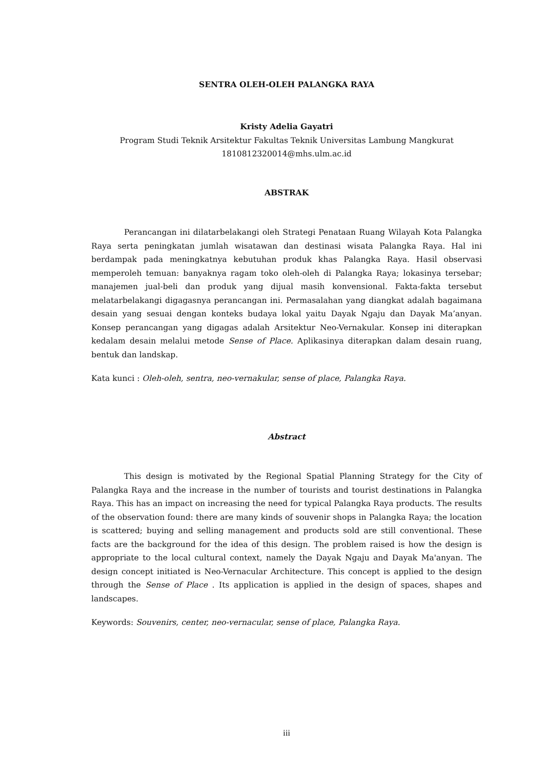SENTRA OLEH-OLEH PALANGKA RAYA
Kristy Adelia Gayatri
Program Studi Teknik Arsitektur Fakultas Teknik Universitas Lambung Mangkurat
1810812320014@mhs.ulm.ac.id
ABSTRAK
Perancangan ini dilatarbelakangi oleh Strategi Penataan Ruang Wilayah Kota Palangka Raya serta peningkatan jumlah wisatawan dan destinasi wisata Palangka Raya. Hal ini berdampak pada meningkatnya kebutuhan produk khas Palangka Raya. Hasil observasi memperoleh temuan: banyaknya ragam toko oleh-oleh di Palangka Raya; lokasinya tersebar; manajemen jual-beli dan produk yang dijual masih konvensional. Fakta-fakta tersebut melatarbelakangi digagasnya perancangan ini. Permasalahan yang diangkat adalah bagaimana desain yang sesuai dengan konteks budaya lokal yaitu Dayak Ngaju dan Dayak Ma’anyan. Konsep perancangan yang digagas adalah Arsitektur Neo-Vernakular. Konsep ini diterapkan kedalam desain melalui metode Sense of Place. Aplikasinya diterapkan dalam desain ruang, bentuk dan landskap.
Kata kunci : Oleh-oleh, sentra, neo-vernakular, sense of place, Palangka Raya.
Abstract
This design is motivated by the Regional Spatial Planning Strategy for the City of Palangka Raya and the increase in the number of tourists and tourist destinations in Palangka Raya. This has an impact on increasing the need for typical Palangka Raya products. The results of the observation found: there are many kinds of souvenir shops in Palangka Raya; the location is scattered; buying and selling management and products sold are still conventional. These facts are the background for the idea of this design. The problem raised is how the design is appropriate to the local cultural context, namely the Dayak Ngaju and Dayak Ma'anyan. The design concept initiated is Neo-Vernacular Architecture. This concept is applied to the design through the Sense of Place . Its application is applied in the design of spaces, shapes and landscapes.
Keywords: Souvenirs, center, neo-vernacular, sense of place, Palangka Raya.
iii